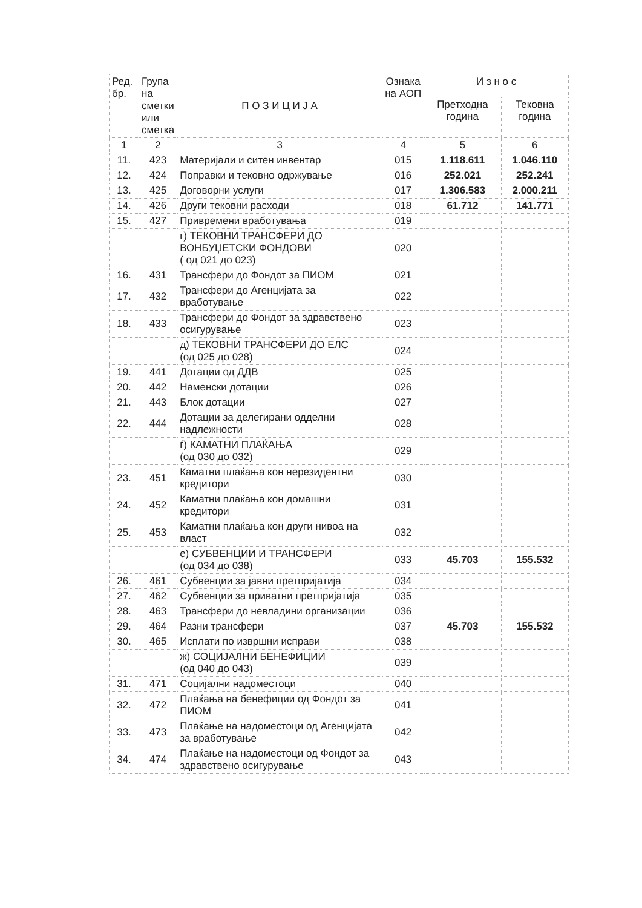| Ред. бр. | Група на сметки или сметка | П О З И Ц И Ј А | Ознака на АОП | И з н о с | |
| --- | --- | --- | --- | --- | --- |
| | | | | Претходна година | Тековна година |
| 1 | 2 | 3 | 4 | 5 | 6 |
| 11. | 423 | Материјали и ситен инвентар | 015 | 1.118.611 | 1.046.110 |
| 12. | 424 | Поправки и тековно одржување | 016 | 252.021 | 252.241 |
| 13. | 425 | Договорни услуги | 017 | 1.306.583 | 2.000.211 |
| 14. | 426 | Други тековни расходи | 018 | 61.712 | 141.771 |
| 15. | 427 | Привремени вработувања | 019 | | |
| | | г) ТЕКОВНИ ТРАНСФЕРИ ДО ВОНБУЏЕТСКИ ФОНДОВИ ( од 021 до 023) | 020 | | |
| 16. | 431 | Трансфери до Фондот за ПИОМ | 021 | | |
| 17. | 432 | Трансфери до Агенцијата за вработување | 022 | | |
| 18. | 433 | Трансфери до Фондот за здравствено осигурување | 023 | | |
| | | д) ТЕКОВНИ ТРАНСФЕРИ ДО ЕЛС (од 025 до 028) | 024 | | |
| 19. | 441 | Дотации од ДДВ | 025 | | |
| 20. | 442 | Наменски дотации | 026 | | |
| 21. | 443 | Блок дотации | 027 | | |
| 22. | 444 | Дотации за делегирани одделни надлежности | 028 | | |
| | | ѓ) КАМАТНИ ПЛАЌАЊА (од 030 до 032) | 029 | | |
| 23. | 451 | Каматни плаќања кон нерезидентни кредитори | 030 | | |
| 24. | 452 | Каматни плаќања кон домашни кредитори | 031 | | |
| 25. | 453 | Каматни плаќања кон други нивоа на власт | 032 | | |
| | | е) СУБВЕНЦИИ И ТРАНСФЕРИ (од 034 до 038) | 033 | 45.703 | 155.532 |
| 26. | 461 | Субвенции за јавни претпријатија | 034 | | |
| 27. | 462 | Субвенции за приватни претпријатија | 035 | | |
| 28. | 463 | Трансфери до невладини организации | 036 | | |
| 29. | 464 | Разни трансфери | 037 | 45.703 | 155.532 |
| 30. | 465 | Исплати по извршни исправи | 038 | | |
| | | ж) СОЦИЈАЛНИ БЕНЕФИЦИИ (од 040 до 043) | 039 | | |
| 31. | 471 | Социјални надоместоци | 040 | | |
| 32. | 472 | Плаќања на бенефиции од Фондот за ПИОМ | 041 | | |
| 33. | 473 | Плаќање на надоместоци од Агенцијата за вработување | 042 | | |
| 34. | 474 | Плаќање на надоместоци од Фондот за здравствено осигурување | 043 | | |